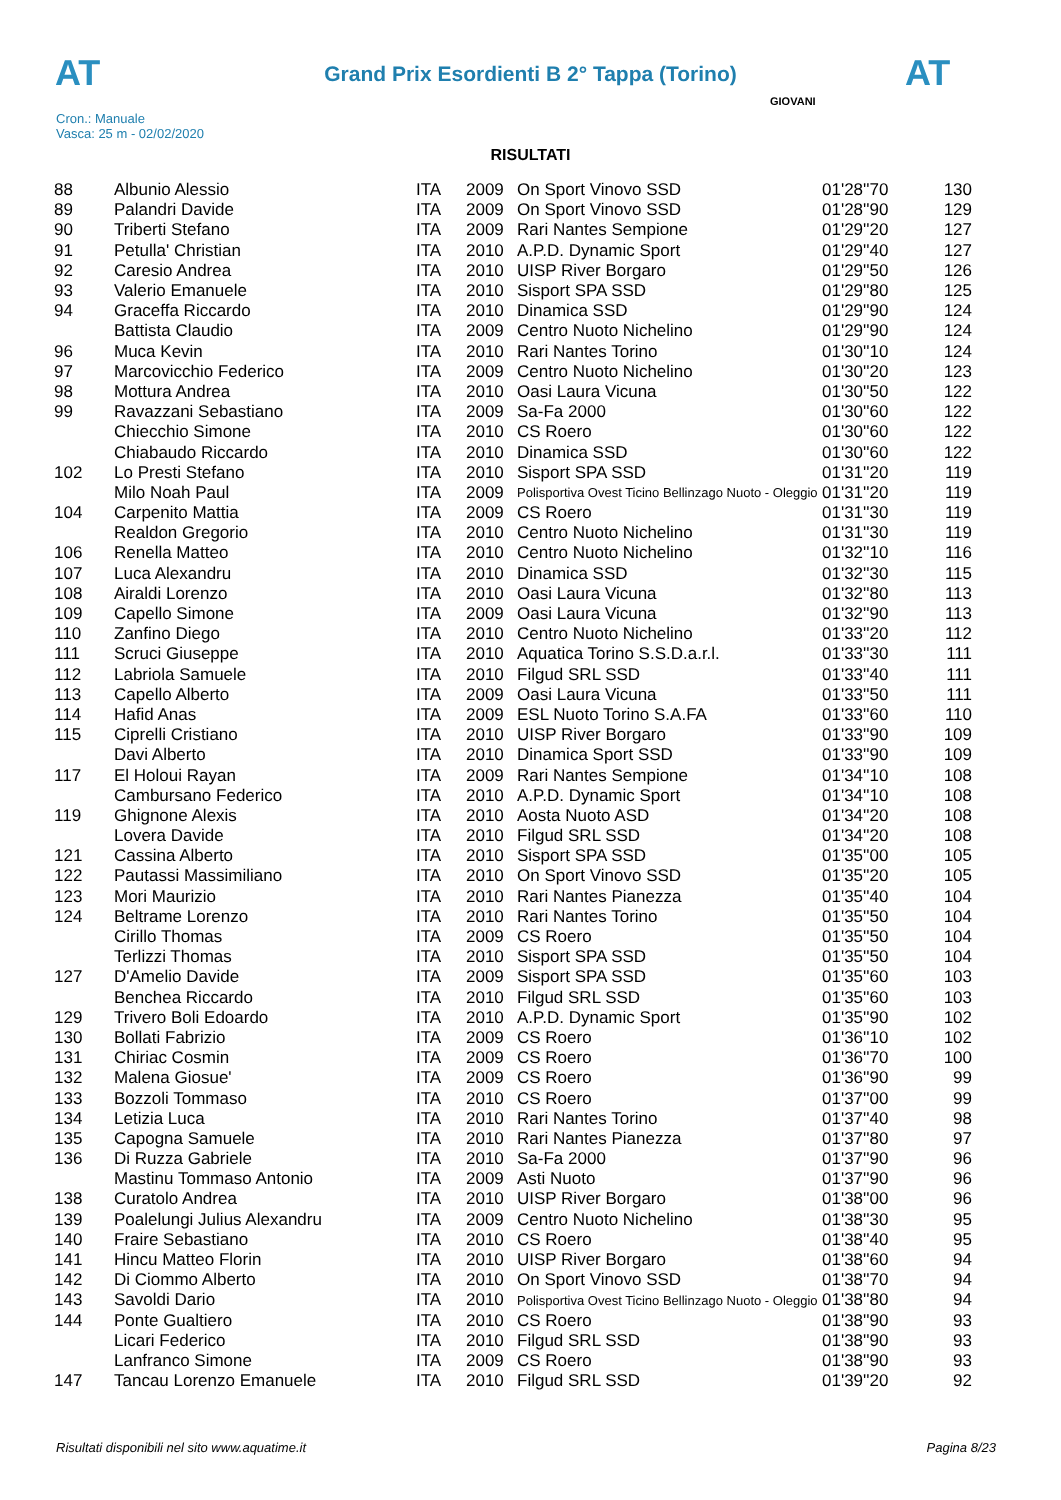AT AT
Grand Prix Esordienti B 2° Tappa (Torino)
Cron.: Manuale
Vasca: 25 m - 02/02/2020
GIOVANI
RISULTATI
| 88 | Albunio Alessio | ITA | 2009 | On Sport Vinovo SSD | 01'28''70 | 130 |
| 89 | Palandri Davide | ITA | 2009 | On Sport Vinovo SSD | 01'28''90 | 129 |
| 90 | Triberti Stefano | ITA | 2009 | Rari Nantes Sempione | 01'29''20 | 127 |
| 91 | Petulla' Christian | ITA | 2010 | A.P.D. Dynamic Sport | 01'29''40 | 127 |
| 92 | Caresio Andrea | ITA | 2010 | UISP River Borgaro | 01'29''50 | 126 |
| 93 | Valerio Emanuele | ITA | 2010 | Sisport SPA SSD | 01'29''80 | 125 |
| 94 | Graceffa Riccardo | ITA | 2010 | Dinamica SSD | 01'29''90 | 124 |
| | Battista Claudio | ITA | 2009 | Centro Nuoto Nichelino | 01'29''90 | 124 |
| 96 | Muca Kevin | ITA | 2010 | Rari Nantes Torino | 01'30''10 | 124 |
| 97 | Marcovicchio Federico | ITA | 2009 | Centro Nuoto Nichelino | 01'30''20 | 123 |
| 98 | Mottura Andrea | ITA | 2010 | Oasi Laura Vicuna | 01'30''50 | 122 |
| 99 | Ravazzani Sebastiano | ITA | 2009 | Sa-Fa 2000 | 01'30''60 | 122 |
| | Chiecchio Simone | ITA | 2010 | CS Roero | 01'30''60 | 122 |
| | Chiabaudo Riccardo | ITA | 2010 | Dinamica SSD | 01'30''60 | 122 |
| 102 | Lo Presti Stefano | ITA | 2010 | Sisport SPA SSD | 01'31''20 | 119 |
| | Milo Noah Paul | ITA | 2009 | Polisportiva Ovest Ticino Bellinzago Nuoto - Oleggio | 01'31''20 | 119 |
| 104 | Carpenito Mattia | ITA | 2009 | CS Roero | 01'31''30 | 119 |
| | Realdon Gregorio | ITA | 2010 | Centro Nuoto Nichelino | 01'31''30 | 119 |
| 106 | Renella Matteo | ITA | 2010 | Centro Nuoto Nichelino | 01'32''10 | 116 |
| 107 | Luca Alexandru | ITA | 2010 | Dinamica SSD | 01'32''30 | 115 |
| 108 | Airaldi Lorenzo | ITA | 2010 | Oasi Laura Vicuna | 01'32''80 | 113 |
| 109 | Capello Simone | ITA | 2009 | Oasi Laura Vicuna | 01'32''90 | 113 |
| 110 | Zanfino Diego | ITA | 2010 | Centro Nuoto Nichelino | 01'33''20 | 112 |
| 111 | Scruci Giuseppe | ITA | 2010 | Aquatica Torino S.S.D.a.r.l. | 01'33''30 | 111 |
| 112 | Labriola Samuele | ITA | 2010 | Filgud SRL SSD | 01'33''40 | 111 |
| 113 | Capello Alberto | ITA | 2009 | Oasi Laura Vicuna | 01'33''50 | 111 |
| 114 | Hafid Anas | ITA | 2009 | ESL Nuoto Torino S.A.FA | 01'33''60 | 110 |
| 115 | Ciprelli Cristiano | ITA | 2010 | UISP River Borgaro | 01'33''90 | 109 |
| | Davi Alberto | ITA | 2010 | Dinamica Sport SSD | 01'33''90 | 109 |
| 117 | El Holoui Rayan | ITA | 2009 | Rari Nantes Sempione | 01'34''10 | 108 |
| | Cambursano Federico | ITA | 2010 | A.P.D. Dynamic Sport | 01'34''10 | 108 |
| 119 | Ghignone Alexis | ITA | 2010 | Aosta Nuoto ASD | 01'34''20 | 108 |
| | Lovera Davide | ITA | 2010 | Filgud SRL SSD | 01'34''20 | 108 |
| 121 | Cassina Alberto | ITA | 2010 | Sisport SPA SSD | 01'35''00 | 105 |
| 122 | Pautassi Massimiliano | ITA | 2010 | On Sport Vinovo SSD | 01'35''20 | 105 |
| 123 | Mori Maurizio | ITA | 2010 | Rari Nantes Pianezza | 01'35''40 | 104 |
| 124 | Beltrame Lorenzo | ITA | 2010 | Rari Nantes Torino | 01'35''50 | 104 |
| | Cirillo Thomas | ITA | 2009 | CS Roero | 01'35''50 | 104 |
| | Terlizzi Thomas | ITA | 2010 | Sisport SPA SSD | 01'35''50 | 104 |
| 127 | D'Amelio Davide | ITA | 2009 | Sisport SPA SSD | 01'35''60 | 103 |
| | Benchea Riccardo | ITA | 2010 | Filgud SRL SSD | 01'35''60 | 103 |
| 129 | Trivero Boli Edoardo | ITA | 2010 | A.P.D. Dynamic Sport | 01'35''90 | 102 |
| 130 | Bollati Fabrizio | ITA | 2009 | CS Roero | 01'36''10 | 102 |
| 131 | Chiriac Cosmin | ITA | 2009 | CS Roero | 01'36''70 | 100 |
| 132 | Malena Giosue' | ITA | 2009 | CS Roero | 01'36''90 | 99 |
| 133 | Bozzoli Tommaso | ITA | 2010 | CS Roero | 01'37''00 | 99 |
| 134 | Letizia Luca | ITA | 2010 | Rari Nantes Torino | 01'37''40 | 98 |
| 135 | Capogna Samuele | ITA | 2010 | Rari Nantes Pianezza | 01'37''80 | 97 |
| 136 | Di Ruzza Gabriele | ITA | 2010 | Sa-Fa 2000 | 01'37''90 | 96 |
| | Mastinu Tommaso Antonio | ITA | 2009 | Asti Nuoto | 01'37''90 | 96 |
| 138 | Curatolo Andrea | ITA | 2010 | UISP River Borgaro | 01'38''00 | 96 |
| 139 | Poalelungi Julius Alexandru | ITA | 2009 | Centro Nuoto Nichelino | 01'38''30 | 95 |
| 140 | Fraire Sebastiano | ITA | 2010 | CS Roero | 01'38''40 | 95 |
| 141 | Hincu Matteo Florin | ITA | 2010 | UISP River Borgaro | 01'38''60 | 94 |
| 142 | Di Ciommo Alberto | ITA | 2010 | On Sport Vinovo SSD | 01'38''70 | 94 |
| 143 | Savoldi Dario | ITA | 2010 | Polisportiva Ovest Ticino Bellinzago Nuoto - Oleggio | 01'38''80 | 94 |
| 144 | Ponte Gualtiero | ITA | 2010 | CS Roero | 01'38''90 | 93 |
| | Licari Federico | ITA | 2010 | Filgud SRL SSD | 01'38''90 | 93 |
| | Lanfranco Simone | ITA | 2009 | CS Roero | 01'38''90 | 93 |
| 147 | Tancau Lorenzo Emanuele | ITA | 2010 | Filgud SRL SSD | 01'39''20 | 92 |
Risultati disponibili nel sito www.aquatime.it Pagina 8/23